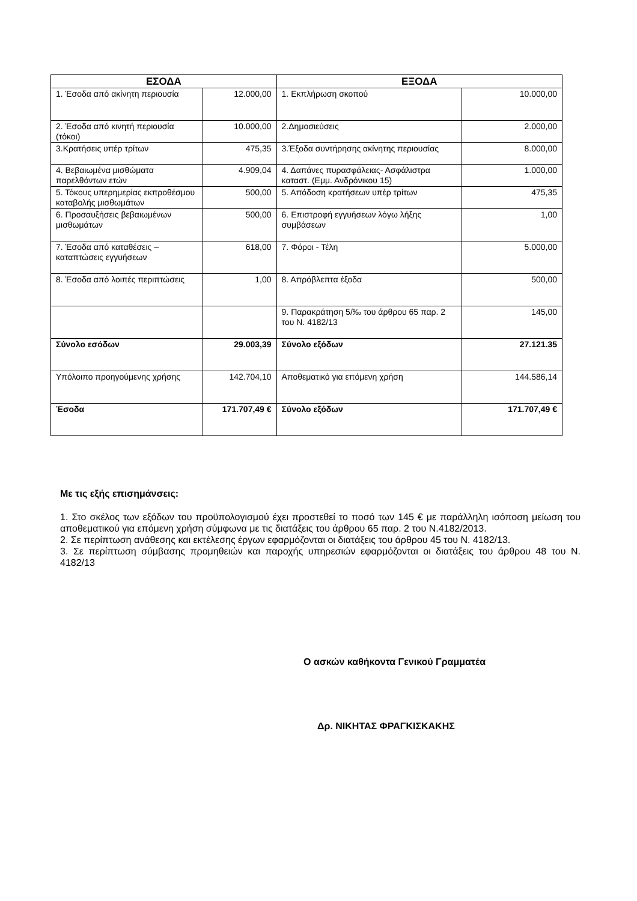| ΕΣΟΔΑ | | ΕΞΟΔΑ | |
| --- | --- | --- | --- |
| 1. Έσοδα από ακίνητη περιουσία | 12.000,00 | 1. Εκπλήρωση σκοπού | 10.000,00 |
| 2. Έσοδα από κινητή περιουσία (τόκοι) | 10.000,00 | 2.Δημοσιεύσεις | 2.000,00 |
| 3.Κρατήσεις υπέρ τρίτων | 475,35 | 3.Έξοδα συντήρησης ακίνητης περιουσίας | 8.000,00 |
| 4. Βεβαιωμένα μισθώματα παρελθόντων ετών | 4.909,04 | 4. Δαπάνες πυρασφάλειας- Ασφάλιστρα καταστ. (Εμμ. Ανδρόνικου 15) | 1.000,00 |
| 5. Τόκους υπερημερίας εκπροθέσμου καταβολής μισθωμάτων | 500,00 | 5. Απόδοση κρατήσεων υπέρ τρίτων | 475,35 |
| 6. Προσαυξήσεις βεβαιωμένων μισθωμάτων | 500,00 | 6. Επιστροφή εγγυήσεων λόγω λήξης συμβάσεων | 1,00 |
| 7. Έσοδα από καταθέσεις – καταπτώσεις εγγυήσεων | 618,00 | 7. Φόροι - Τέλη | 5.000,00 |
| 8. Έσοδα από λοιπές περιπτώσεις | 1,00 | 8. Απρόβλεπτα έξοδα | 500,00 |
| | | 9. Παρακράτηση 5/‰ του άρθρου 65 παρ. 2 του Ν. 4182/13 | 145,00 |
| Σύνολο εσόδων | 29.003,39 | Σύνολο εξόδων | 27.121.35 |
| Υπόλοιπο προηγούμενης χρήσης | 142.704,10 | Αποθεματικό για επόμενη χρήση | 144.586,14 |
| Έσοδα | 171.707,49 € | Σύνολο εξόδων | 171.707,49 € |
Με τις εξής επισημάνσεις:
1. Στο σκέλος των εξόδων του προϋπολογισμού έχει προστεθεί το ποσό των 145 € με παράλληλη ισόποση μείωση του αποθεματικού για επόμενη χρήση σύμφωνα με τις διατάξεις του άρθρου 65 παρ. 2 του Ν.4182/2013.
2. Σε περίπτωση ανάθεσης και εκτέλεσης έργων εφαρμόζονται οι διατάξεις του άρθρου 45 του Ν. 4182/13.
3. Σε περίπτωση σύμβασης προμηθειών και παροχής υπηρεσιών εφαρμόζονται οι διατάξεις του άρθρου 48 του Ν. 4182/13
Ο ασκών καθήκοντα Γενικού Γραμματέα
Δρ. ΝΙΚΗΤΑΣ ΦΡΑΓΚΙΣΚΑΚΗΣ